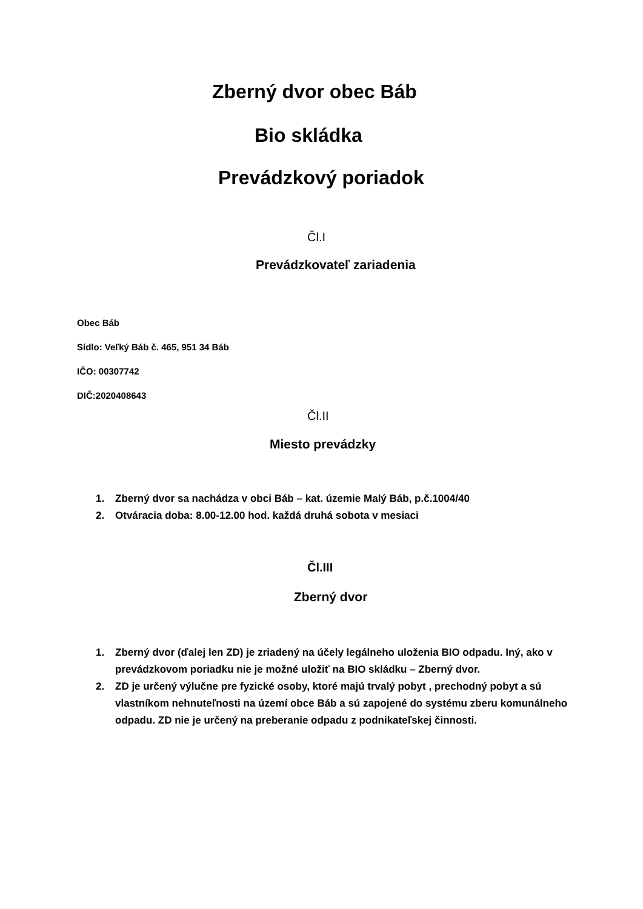Zberný dvor obec Báb
Bio skládka
Prevádzkový poriadok
Čl.I
Prevádzkovateľ zariadenia
Obec Báb
Sídlo: Veľký Báb č. 465, 951 34 Báb
IČO: 00307742
DIČ:2020408643
Čl.II
Miesto prevádzky
1. Zberný dvor sa nachádza v obci Báb – kat. územie Malý Báb, p.č.1004/40
2. Otváracia doba: 8.00-12.00 hod. každá druhá sobota v mesiaci
Čl.III
Zberný dvor
1. Zberný dvor (ďalej len ZD) je zriadený na účely legálneho uloženia BIO odpadu. Iný, ako v prevádzkovom poriadku nie je možné uložiť na BIO skládku – Zberný dvor.
2. ZD je určený výlučne pre fyzické osoby, ktoré majú trvalý pobyt , prechodný pobyt a sú vlastníkom nehnuteľnosti na území obce Báb a sú zapojené do systému zberu komunálneho odpadu. ZD nie je určený na preberanie odpadu z podnikateľskej činnosti.